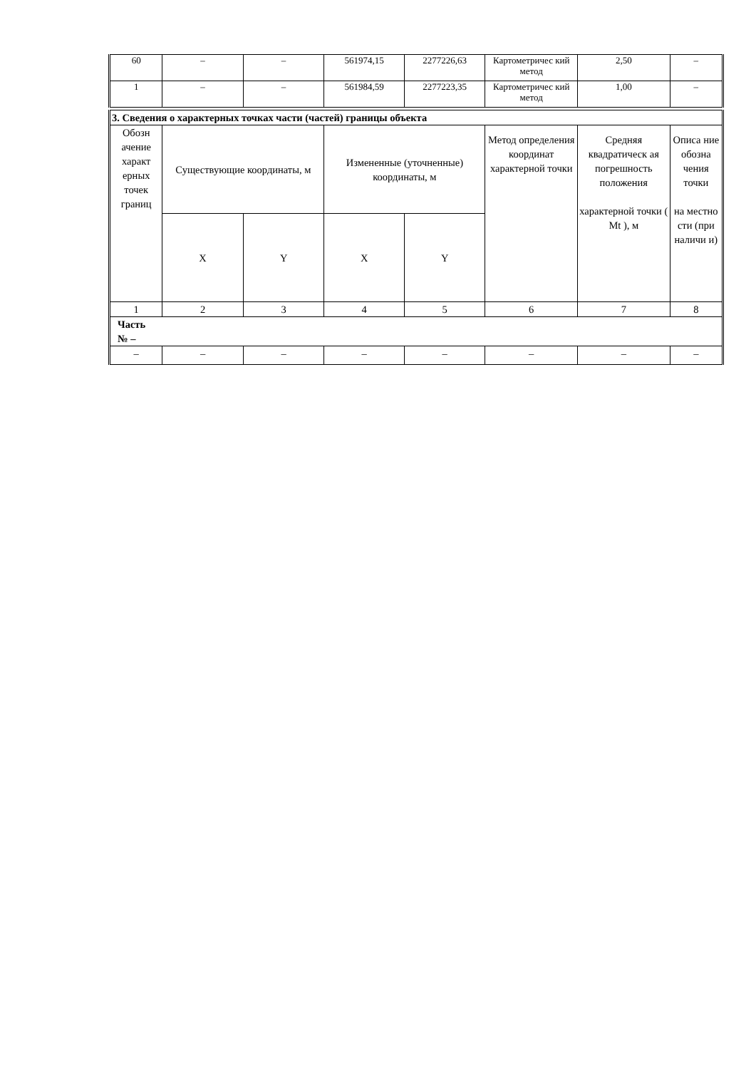| 60 | – | – | 561974,15 | 2277226,63 | Картометричес кий метод | 2,50 | – |
| 1 | – | – | 561984,59 | 2277223,35 | Картометричес кий метод | 1,00 | – |
| 3. Сведения о характерных точках части (частей) границы объекта | | | | | | | |
| Обозн ачение характ ерных точек границ | Существующие координаты, м | | Измененные (уточненные) координаты, м | | Метод определения координат характерной точки | Средняя квадратическ ая погрешность положения характерной точки ( Mt ), м | Описа ние обозна чения точки на местно сти (при наличи и) |
| | X | Y | X | Y | | | |
| 1 | 2 | 3 | 4 | 5 | 6 | 7 | 8 |
| Часть № – | | | | | | | |
| – | – | – | – | – | – | – | – |